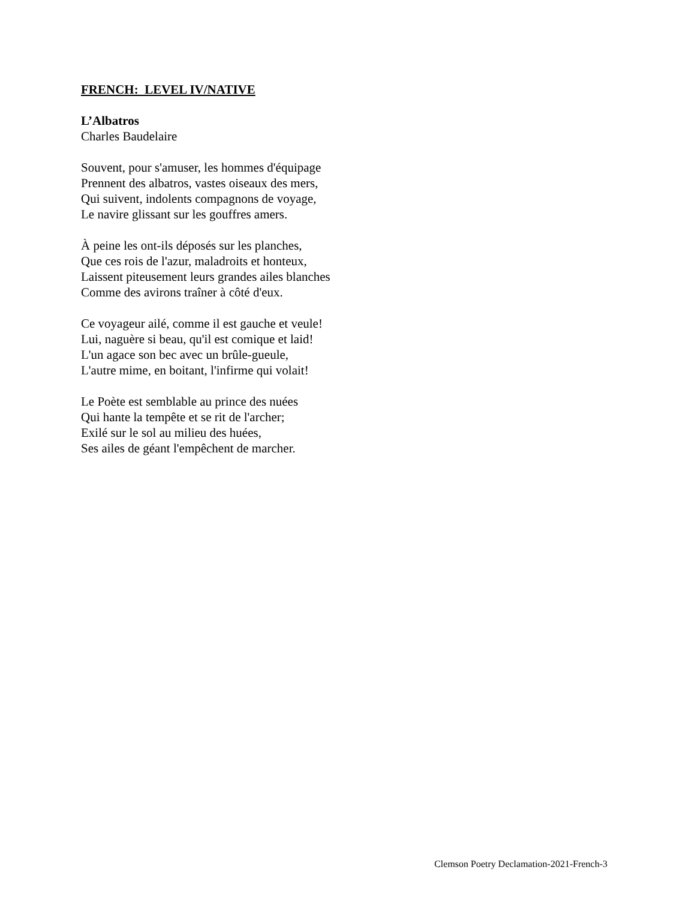FRENCH: LEVEL IV/NATIVE
L’Albatros
Charles Baudelaire
Souvent, pour s'amuser, les hommes d'équipage
Prennent des albatros, vastes oiseaux des mers,
Qui suivent, indolents compagnons de voyage,
Le navire glissant sur les gouffres amers.
À peine les ont-ils déposés sur les planches,
Que ces rois de l'azur, maladroits et honteux,
Laissent piteusement leurs grandes ailes blanches
Comme des avirons traîner à côté d'eux.
Ce voyageur ailé, comme il est gauche et veule!
Lui, naguère si beau, qu'il est comique et laid!
L'un agace son bec avec un brûle-gueule,
L'autre mime, en boitant, l'infirme qui volait!
Le Poète est semblable au prince des nuées
Qui hante la tempête et se rit de l'archer;
Exilé sur le sol au milieu des huées,
Ses ailes de géant l'empêchent de marcher.
Clemson Poetry Declamation-2021-French-3